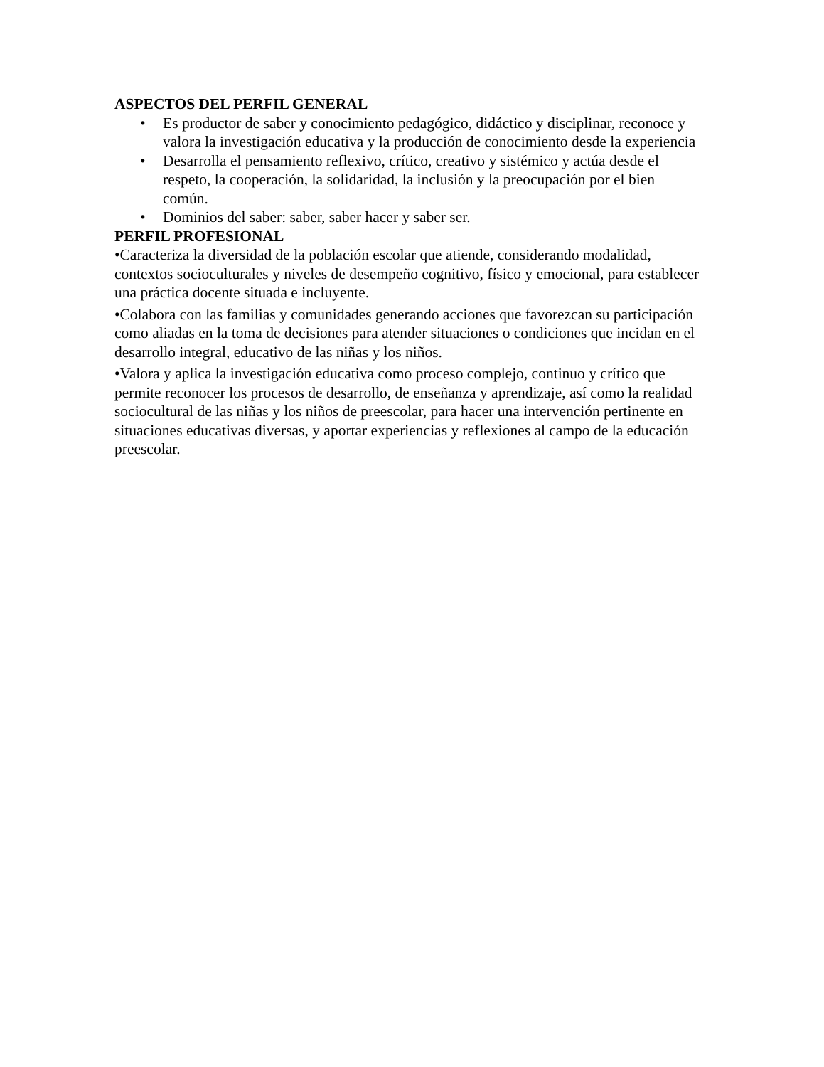ASPECTOS DEL PERFIL GENERAL
• Es productor de saber y conocimiento pedagógico, didáctico y disciplinar, reconoce y valora la investigación educativa y la producción de conocimiento desde la experiencia
• Desarrolla el pensamiento reflexivo, crítico, creativo y sistémico y actúa desde el respeto, la cooperación, la solidaridad, la inclusión y la preocupación por el bien común.
• Dominios del saber: saber, saber hacer y saber ser.
PERFIL PROFESIONAL
•Caracteriza la diversidad de la población escolar que atiende, considerando modalidad, contextos socioculturales y niveles de desempeño cognitivo, físico y emocional, para establecer una práctica docente situada e incluyente.
•Colabora con las familias y comunidades generando acciones que favorezcan su participación como aliadas en la toma de decisiones para atender situaciones o condiciones que incidan en el desarrollo integral, educativo de las niñas y los niños.
•Valora y aplica la investigación educativa como proceso complejo, continuo y crítico que permite reconocer los procesos de desarrollo, de enseñanza y aprendizaje, así como la realidad sociocultural de las niñas y los niños de preescolar, para hacer una intervención pertinente en situaciones educativas diversas, y aportar experiencias y reflexiones al campo de la educación preescolar.